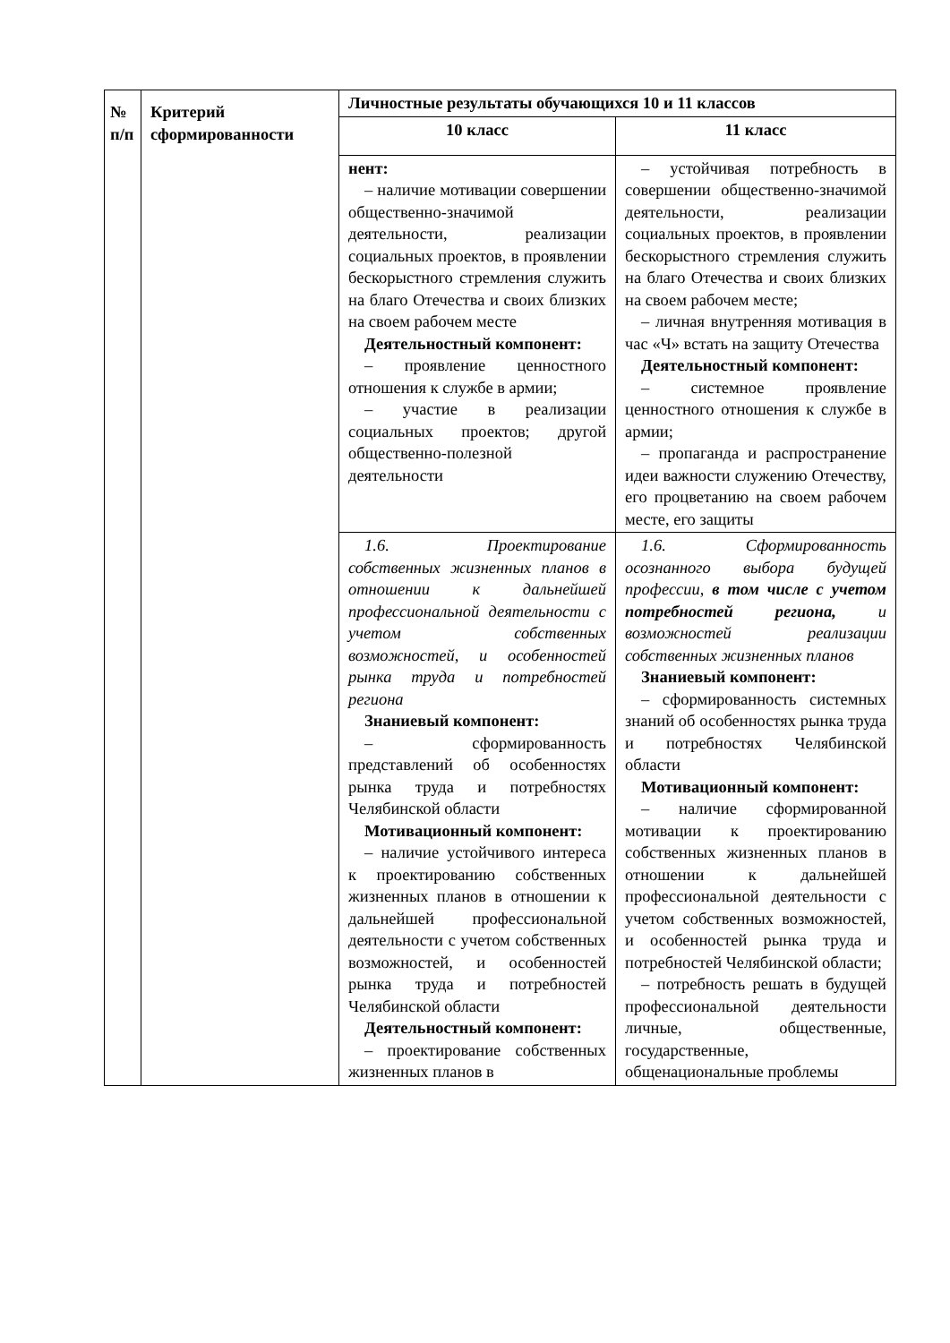| № п/п | Критерий сформированности | Личностные результаты обучающихся 10 и 11 классов | |
| --- | --- | --- | --- |
| | | 10 класс | 11 класс |
| | | нент: – наличие мотивации совершении общественно-значимой деятельности, реализации социальных проектов, в проявлении бескорыстного стремления служить на благо Отечества и своих близких на своем рабочем месте Деятельностный компонент: – проявление ценностного отношения к службе в армии; – участие в реализации социальных проектов; другой общественно-полезной деятельности | – устойчивая потребность в совершении общественно-значимой деятельности, реализации социальных проектов, в проявлении бескорыстного стремления служить на благо Отечества и своих близких на своем рабочем месте; – личная внутренняя мотивация в час «Ч» встать на защиту Отечества Деятельностный компонент: – системное проявление ценностного отношения к службе в армии; – пропаганда и распространение идеи важности служению Отечеству, его процветанию на своем рабочем месте, его защиты |
| | | 1.6. Проектирование собственных жизненных планов в отношении к дальнейшей профессиональной деятельности с учетом собственных возможностей, и особенностей рынка труда и потребностей региона Знаниевый компонент: – сформированность представлений об особенностях рынка труда и потребностях Челябинской области Мотивационный компонент: – наличие устойчивого интереса к проектированию собственных жизненных планов в отношении к дальнейшей профессиональной деятельности с учетом собственных возможностей, и особенностей рынка труда и потребностей Челябинской области Деятельностный компонент: – проектирование собственных жизненных планов в | 1.6. Сформированность осознанного выбора будущей профессии, в том числе с учетом потребностей региона, и возможностей реализации собственных жизненных планов Знаниевый компонент: – сформированность системных знаний об особенностях рынка труда и потребностях Челябинской области Мотивационный компонент: – наличие сформированной мотивации к проектированию собственных жизненных планов в отношении к дальнейшей профессиональной деятельности с учетом собственных возможностей, и особенностей рынка труда и потребностей Челябинской области; – потребность решать в будущей профессиональной деятельности личные, общественные, государственные, общенациональные проблемы |